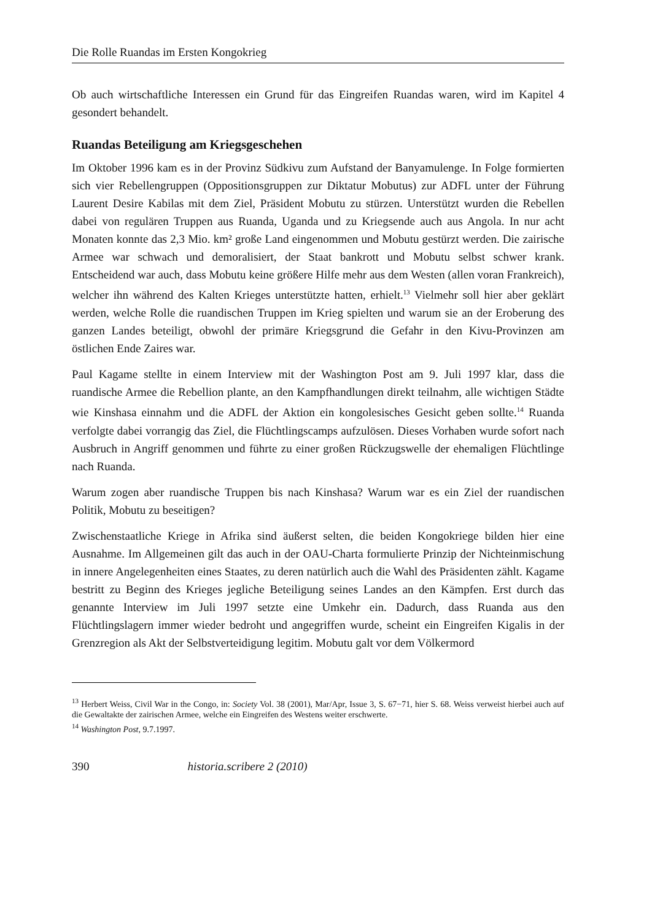Die Rolle Ruandas im Ersten Kongokrieg
Ob auch wirtschaftliche Interessen ein Grund für das Eingreifen Ruandas waren, wird im Kapitel 4 gesondert behandelt.
Ruandas Beteiligung am Kriegsgeschehen
Im Oktober 1996 kam es in der Provinz Südkivu zum Aufstand der Banyamulenge. In Folge formierten sich vier Rebellengruppen (Oppositionsgruppen zur Diktatur Mobutus) zur ADFL unter der Führung Laurent Desire Kabilas mit dem Ziel, Präsident Mobutu zu stürzen. Unterstützt wurden die Rebellen dabei von regulären Truppen aus Ruanda, Uganda und zu Kriegsende auch aus Angola. In nur acht Monaten konnte das 2,3 Mio. km² große Land eingenommen und Mobutu gestürzt werden. Die zairische Armee war schwach und demoralisiert, der Staat bankrott und Mobutu selbst schwer krank. Entscheidend war auch, dass Mobutu keine größere Hilfe mehr aus dem Westen (allen voran Frankreich), welcher ihn während des Kalten Krieges unterstützte hatten, erhielt.<sup>13</sup> Vielmehr soll hier aber geklärt werden, welche Rolle die ruandischen Truppen im Krieg spielten und warum sie an der Eroberung des ganzen Landes beteiligt, obwohl der primäre Kriegsgrund die Gefahr in den Kivu-Provinzen am östlichen Ende Zaires war.
Paul Kagame stellte in einem Interview mit der Washington Post am 9. Juli 1997 klar, dass die ruandische Armee die Rebellion plante, an den Kampfhandlungen direkt teilnahm, alle wichtigen Städte wie Kinshasa einnahm und die ADFL der Aktion ein kongolesisches Gesicht geben sollte.<sup>14</sup> Ruanda verfolgte dabei vorrangig das Ziel, die Flüchtlingscamps aufzulösen. Dieses Vorhaben wurde sofort nach Ausbruch in Angriff genommen und führte zu einer großen Rückzugswelle der ehemaligen Flüchtlinge nach Ruanda.
Warum zogen aber ruandische Truppen bis nach Kinshasa? Warum war es ein Ziel der ruandischen Politik, Mobutu zu beseitigen?
Zwischenstaatliche Kriege in Afrika sind äußerst selten, die beiden Kongokriege bilden hier eine Ausnahme. Im Allgemeinen gilt das auch in der OAU-Charta formulierte Prinzip der Nichteinmischung in innere Angelegenheiten eines Staates, zu deren natürlich auch die Wahl des Präsidenten zählt. Kagame bestritt zu Beginn des Krieges jegliche Beteiligung seines Landes an den Kämpfen. Erst durch das genannte Interview im Juli 1997 setzte eine Umkehr ein. Dadurch, dass Ruanda aus den Flüchtlingslagern immer wieder bedroht und angegriffen wurde, scheint ein Eingreifen Kigalis in der Grenzregion als Akt der Selbstverteidigung legitim. Mobutu galt vor dem Völkermord
<sup>13</sup> Herbert Weiss, Civil War in the Congo, in: Society Vol. 38 (2001), Mar/Apr, Issue 3, S. 67−71, hier S. 68. Weiss verweist hierbei auch auf die Gewaltakte der zairischen Armee, welche ein Eingreifen des Westens weiter erschwerte.
<sup>14</sup> Washington Post, 9.7.1997.
390 historia.scribere 2 (2010)